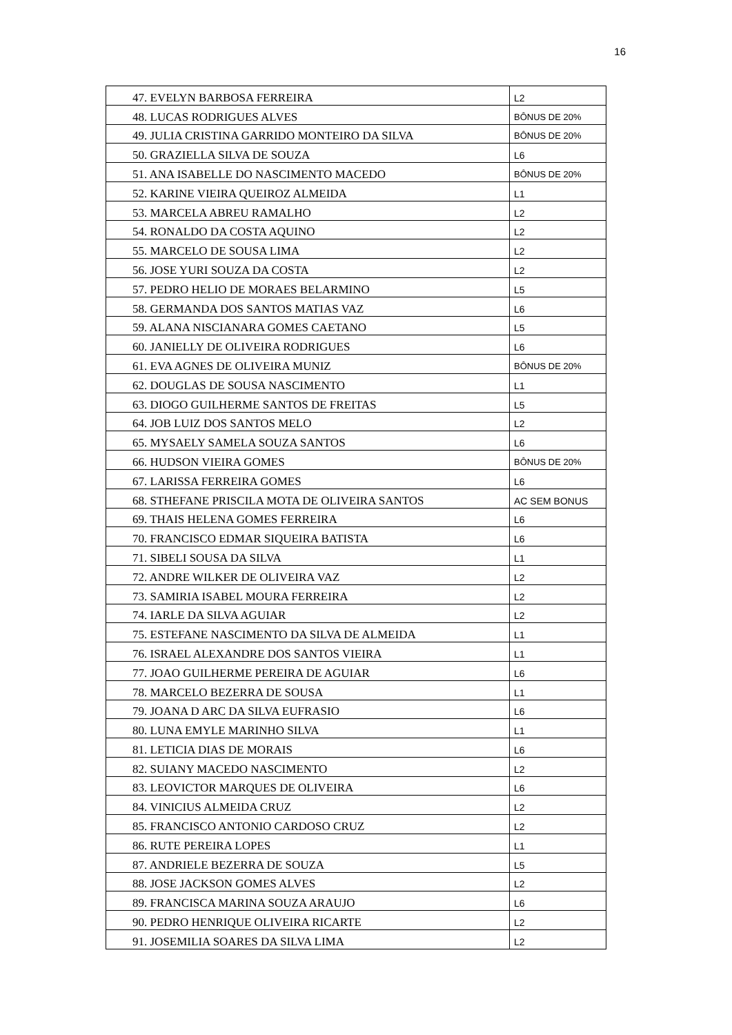16
| 47. EVELYN BARBOSA FERREIRA | L2 |
| 48. LUCAS RODRIGUES ALVES | BÔNUS DE 20% |
| 49. JULIA CRISTINA GARRIDO MONTEIRO DA SILVA | BÔNUS DE 20% |
| 50. GRAZIELLA SILVA DE SOUZA | L6 |
| 51. ANA ISABELLE DO NASCIMENTO MACEDO | BÔNUS DE 20% |
| 52. KARINE VIEIRA QUEIROZ ALMEIDA | L1 |
| 53. MARCELA ABREU RAMALHO | L2 |
| 54. RONALDO DA COSTA AQUINO | L2 |
| 55. MARCELO DE SOUSA LIMA | L2 |
| 56. JOSE YURI SOUZA DA COSTA | L2 |
| 57. PEDRO HELIO DE MORAES BELARMINO | L5 |
| 58. GERMANDA DOS SANTOS MATIAS VAZ | L6 |
| 59. ALANA NISCIANARA GOMES CAETANO | L5 |
| 60. JANIELLY DE OLIVEIRA RODRIGUES | L6 |
| 61. EVA AGNES DE OLIVEIRA MUNIZ | BÔNUS DE 20% |
| 62. DOUGLAS DE SOUSA NASCIMENTO | L1 |
| 63. DIOGO GUILHERME SANTOS DE FREITAS | L5 |
| 64. JOB LUIZ DOS SANTOS MELO | L2 |
| 65. MYSAELY SAMELA SOUZA SANTOS | L6 |
| 66. HUDSON VIEIRA GOMES | BÔNUS DE 20% |
| 67. LARISSA FERREIRA GOMES | L6 |
| 68. STHEFANE PRISCILA MOTA DE OLIVEIRA SANTOS | AC SEM BONUS |
| 69. THAIS HELENA GOMES FERREIRA | L6 |
| 70. FRANCISCO EDMAR SIQUEIRA BATISTA | L6 |
| 71. SIBELI SOUSA DA SILVA | L1 |
| 72. ANDRE WILKER DE OLIVEIRA VAZ | L2 |
| 73. SAMIRIA ISABEL MOURA FERREIRA | L2 |
| 74. IARLE DA SILVA AGUIAR | L2 |
| 75. ESTEFANE NASCIMENTO DA SILVA DE ALMEIDA | L1 |
| 76. ISRAEL ALEXANDRE DOS SANTOS VIEIRA | L1 |
| 77. JOAO GUILHERME PEREIRA DE AGUIAR | L6 |
| 78. MARCELO BEZERRA DE SOUSA | L1 |
| 79. JOANA D ARC DA SILVA EUFRASIO | L6 |
| 80. LUNA EMYLE MARINHO SILVA | L1 |
| 81. LETICIA DIAS DE MORAIS | L6 |
| 82. SUIANY MACEDO NASCIMENTO | L2 |
| 83. LEOVICTOR MARQUES DE OLIVEIRA | L6 |
| 84. VINICIUS ALMEIDA CRUZ | L2 |
| 85. FRANCISCO ANTONIO CARDOSO CRUZ | L2 |
| 86. RUTE PEREIRA LOPES | L1 |
| 87. ANDRIELE BEZERRA DE SOUZA | L5 |
| 88. JOSE JACKSON GOMES ALVES | L2 |
| 89. FRANCISCA MARINA SOUZA ARAUJO | L6 |
| 90. PEDRO HENRIQUE OLIVEIRA RICARTE | L2 |
| 91. JOSEMILIA SOARES DA SILVA LIMA | L2 |